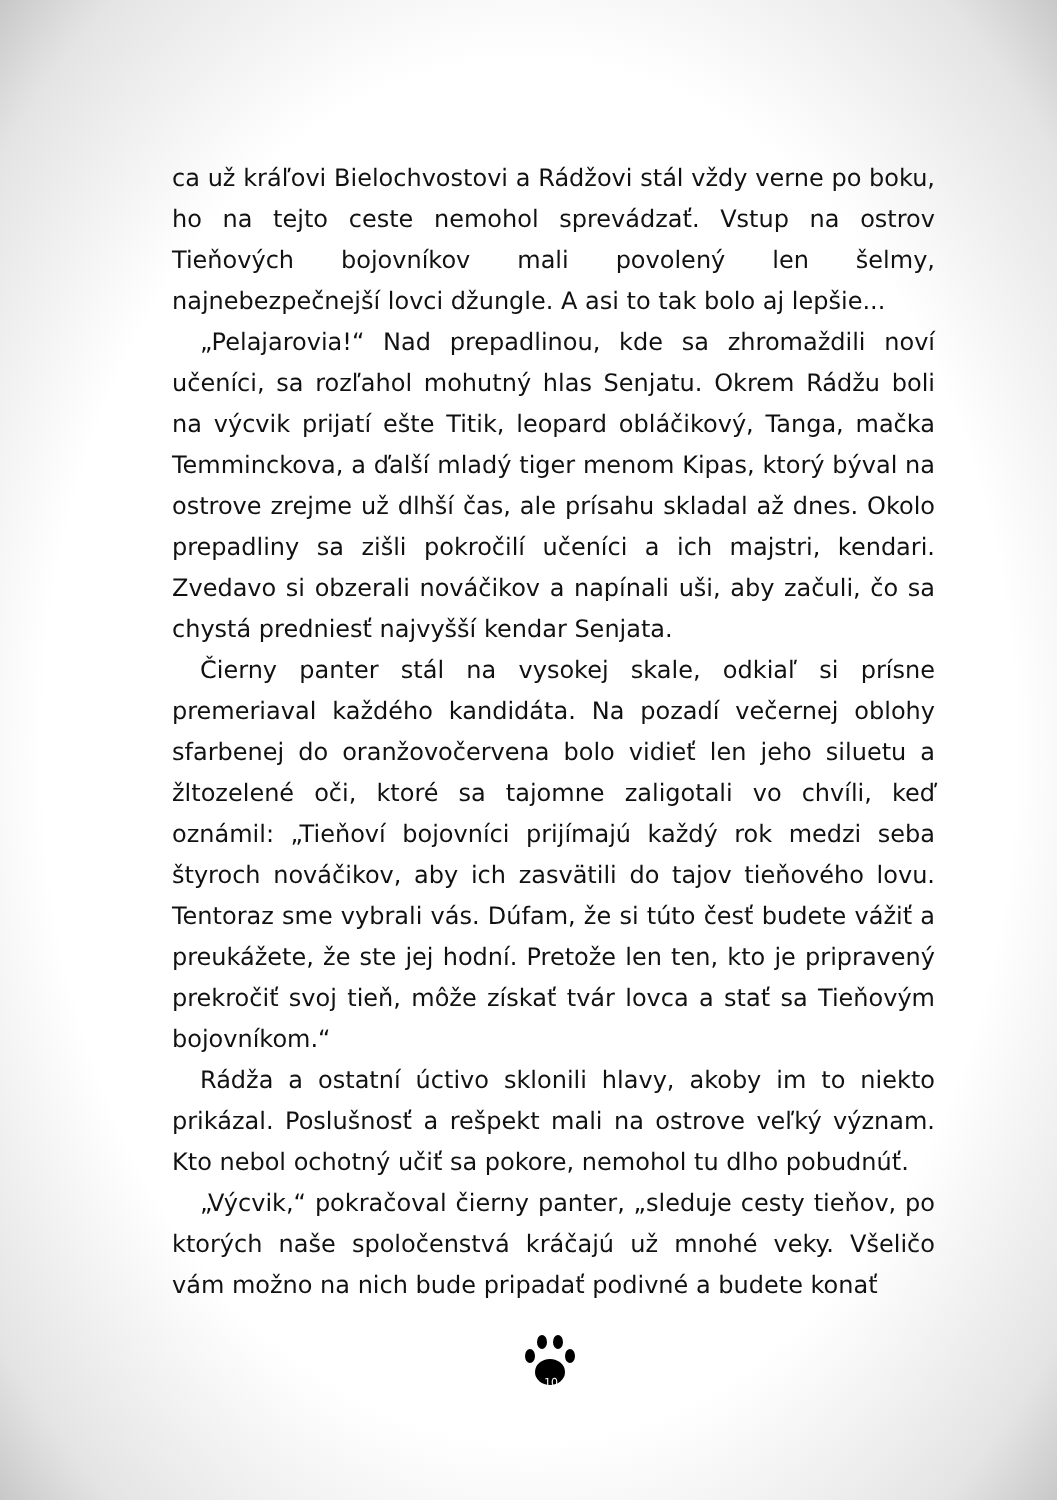ca už kráľovi Bielochvostovi a Rádžovi stál vždy verne po boku, ho na tejto ceste nemohol sprevádzať. Vstup na ostrov Tieňových bojovníkov mali povolený len šelmy, najnebezpečnejší lovci džungle. A asi to tak bolo aj lepšie...
„Pelajarovia!“ Nad prepadlinou, kde sa zhromaždili noví učeníci, sa rozľahol mohutný hlas Senjatu. Okrem Rádžu boli na výcvik prijatí ešte Titik, leopard obláčikový, Tanga, mačka Temminckova, a ďalší mladý tiger menom Kipas, ktorý býval na ostrove zrejme už dlhší čas, ale prísahu skladal až dnes. Okolo prepadliny sa zišli pokročilí učeníci a ich majstri, kendari. Zvedavo si obzerali nováčikov a napínali uši, aby začuli, čo sa chystá predniesť najvyšší kendar Senjata.
Čierny panter stál na vysokej skale, odkiaľ si prísne premeriaval každého kandidáta. Na pozadí večernej oblohy sfarbenej do oranžovočervena bolo vidieť len jeho siluetu a žltozelené oči, ktoré sa tajomne zaligotali vo chvíli, keď oznámil: „Tieňoví bojovníci prijímajú každý rok medzi seba štyroch nováčikov, aby ich zasvätili do tajov tieňového lovu. Tentoraz sme vybrali vás. Dúfam, že si túto česť budete vážiť a preukážete, že ste jej hodní. Pretože len ten, kto je pripravený prekročiť svoj tieň, môže získať tvár lovca a stať sa Tieňovým bojovníkom.“
Rádža a ostatní úctivo sklonili hlavy, akoby im to niekto prikázal. Poslušnosť a rešpekt mali na ostrove veľký význam. Kto nebol ochotný učiť sa pokore, nemohol tu dlho pobudnúť.
„Výcvik,“ pokračoval čierny panter, „sleduje cesty tieňov, po ktorých naše spoločenstvá kráčajú už mnohé veky. Všeličo vám možno na nich bude pripadať podivné a budete konať
10